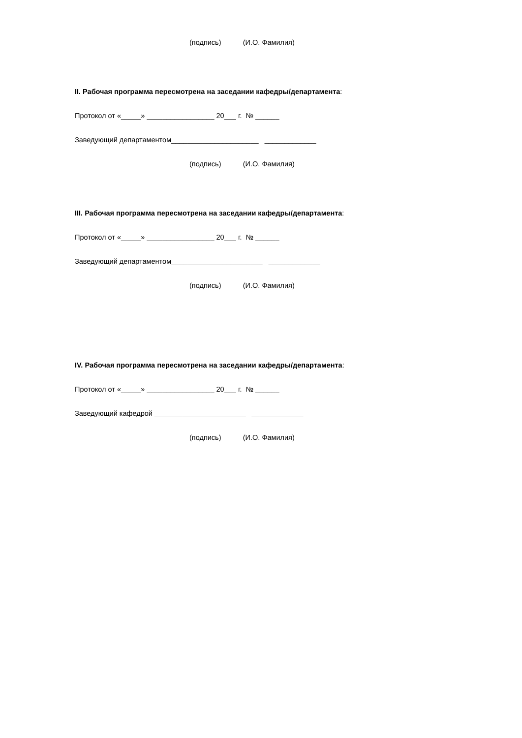(подпись) (И.О. Фамилия)
II. Рабочая программа пересмотрена на заседании кафедры/департамента:
Протокол от «_____» _________________ 20___ г. № ______
Заведующий департаментом______________________ _____________
(подпись) (И.О. Фамилия)
III. Рабочая программа пересмотрена на заседании кафедры/департамента:
Протокол от «_____» _________________ 20___ г. № ______
Заведующий департаментом_______________________ _____________
(подпись) (И.О. Фамилия)
IV. Рабочая программа пересмотрена на заседании кафедры/департамента:
Протокол от «_____» _________________ 20___ г. № ______
Заведующий кафедрой _______________________ _____________
(подпись) (И.О. Фамилия)